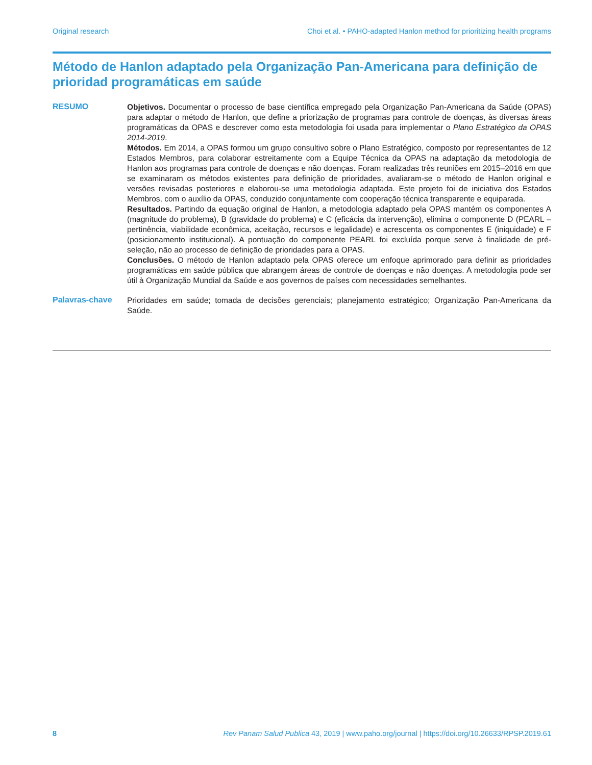Original research Choi et al. • PAHO-adapted Hanlon method for prioritizing health programs
Método de Hanlon adaptado pela Organização Pan-Americana para definição de prioridad programáticas em saúde
RESUMO
Objetivos. Documentar o processo de base científica empregado pela Organização Pan-Americana da Saúde (OPAS) para adaptar o método de Hanlon, que define a priorização de programas para controle de doenças, às diversas áreas programáticas da OPAS e descrever como esta metodologia foi usada para implementar o Plano Estratégico da OPAS 2014-2019.
Métodos. Em 2014, a OPAS formou um grupo consultivo sobre o Plano Estratégico, composto por representantes de 12 Estados Membros, para colaborar estreitamente com a Equipe Técnica da OPAS na adaptação da metodologia de Hanlon aos programas para controle de doenças e não doenças. Foram realizadas três reuniões em 2015–2016 em que se examinaram os métodos existentes para definição de prioridades, avaliaram-se o método de Hanlon original e versões revisadas posteriores e elaborou-se uma metodologia adaptada. Este projeto foi de iniciativa dos Estados Membros, com o auxílio da OPAS, conduzido conjuntamente com cooperação técnica transparente e equiparada.
Resultados. Partindo da equação original de Hanlon, a metodologia adaptado pela OPAS mantém os componentes A (magnitude do problema), B (gravidade do problema) e C (eficácia da intervenção), elimina o componente D (PEARL – pertinência, viabilidade econômica, aceitação, recursos e legalidade) e acrescenta os componentes E (iniquidade) e F (posicionamento institucional). A pontuação do componente PEARL foi excluída porque serve à finalidade de pré-seleção, não ao processo de definição de prioridades para a OPAS.
Conclusões. O método de Hanlon adaptado pela OPAS oferece um enfoque aprimorado para definir as prioridades programáticas em saúde pública que abrangem áreas de controle de doenças e não doenças. A metodologia pode ser útil à Organização Mundial da Saúde e aos governos de países com necessidades semelhantes.
Palavras-chave
Prioridades em saúde; tomada de decisões gerenciais; planejamento estratégico; Organização Pan-Americana da Saúde.
8 Rev Panam Salud Publica 43, 2019 | www.paho.org/journal | https://doi.org/10.26633/RPSP.2019.61